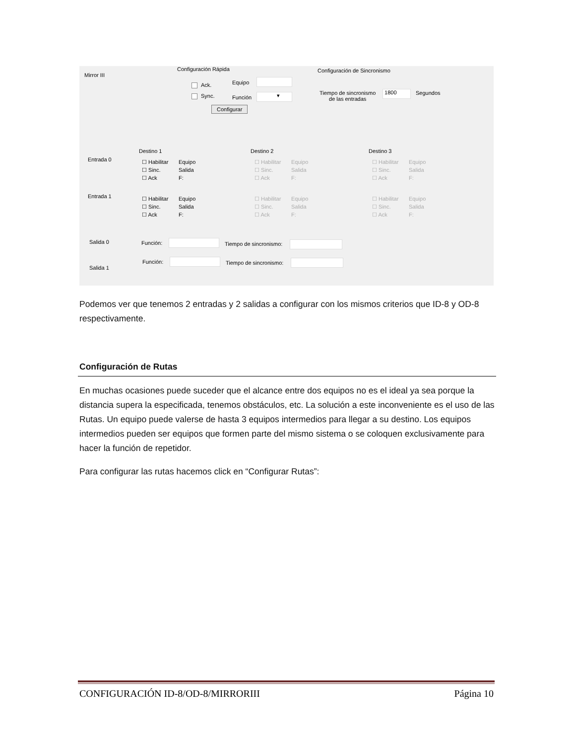Mirror III
Configuración Rápida
Ack.
Sync.
Equipo
Función ▾
Configurar
Configuración de Sincronismo
Tiempo de sincronismo
de las entradas
1800 Segundos
Destino 1 Destino 2 Destino 3
Entrada 0
Entrada 1
☐ Habilitar
☐ Sinc.
☐ Ack
Equipo
Salida
F:
☐ Habilitar
☐ Sinc.
☐ Ack
Equipo
Salida
F:
☐ Habilitar
☐ Sinc.
☐ Ack
Equipo
Salida
F:
☐ Habilitar
☐ Sinc.
☐ Ack
Equipo
Salida
F:
☐ Habilitar
☐ Sinc.
☐ Ack
Equipo
Salida
F:
☐ Habilitar
☐ Sinc.
☐ Ack
Equipo
Salida
F:
Salida 0 Función: Tiempo de sincronismo:
Salida 1
Función: Tiempo de sincronismo:
Podemos ver que tenemos 2 entradas y 2 salidas a configurar con los mismos criterios que ID-8 y OD-8 respectivamente.
Configuración de Rutas
En muchas ocasiones puede suceder que el alcance entre dos equipos no es el ideal ya sea porque la distancia supera la especificada, tenemos obstáculos, etc. La solución a este inconveniente es el uso de las Rutas. Un equipo puede valerse de hasta 3 equipos intermedios para llegar a su destino. Los equipos intermedios pueden ser equipos que formen parte del mismo sistema o se coloquen exclusivamente para hacer la función de repetidor.
Para configurar las rutas hacemos click en “Configurar Rutas”:
CONFIGURACIÓN ID-8/OD-8/MIRRORIII Página 10